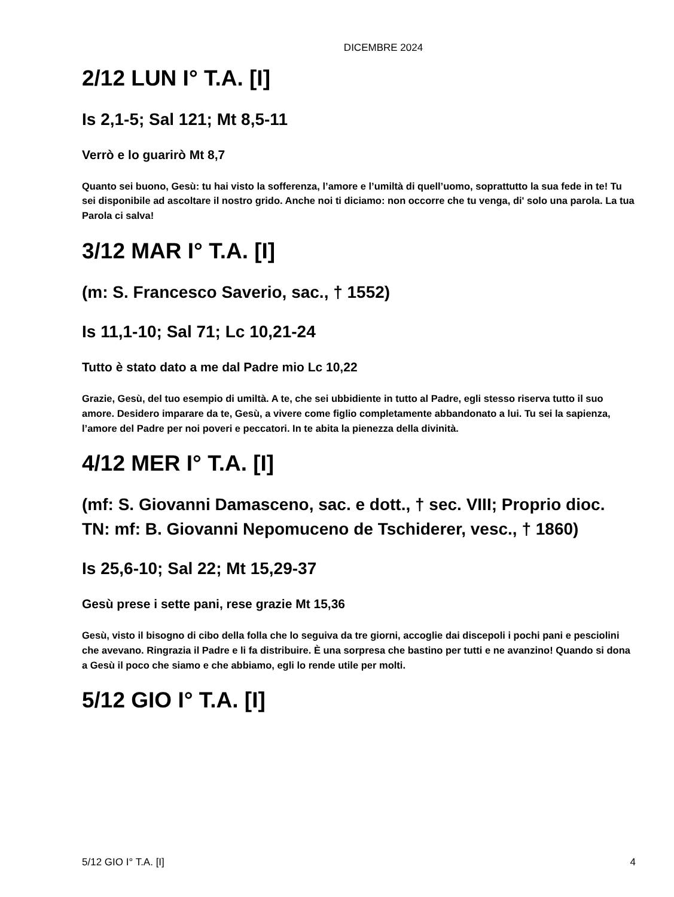DICEMBRE 2024
2/12 LUN I° T.A. [I]
Is 2,1-5; Sal 121; Mt 8,5-11
Verrò e lo guarirò Mt 8,7
Quanto sei buono, Gesù: tu hai visto la sofferenza, l’amore e l’umiltà di quell’uomo, soprattutto la sua fede in te! Tu sei disponibile ad ascoltare il nostro grido. Anche noi ti diciamo: non occorre che tu venga, di' solo una parola. La tua Parola ci salva!
3/12 MAR I° T.A. [I]
(m: S. Francesco Saverio, sac., † 1552)
Is 11,1-10; Sal 71; Lc 10,21-24
Tutto è stato dato a me dal Padre mio Lc 10,22
Grazie, Gesù, del tuo esempio di umiltà. A te, che sei ubbidiente in tutto al Padre, egli stesso riserva tutto il suo amore. Desidero imparare da te, Gesù, a vivere come figlio completamente abbandonato a lui. Tu sei la sapienza, l’amore del Padre per noi poveri e peccatori. In te abita la pienezza della divinità.
4/12 MER I° T.A. [I]
(mf: S. Giovanni Damasceno, sac. e dott., † sec. VIII; Proprio dioc. TN: mf: B. Giovanni Nepomuceno de Tschiderer, vesc., † 1860)
Is 25,6-10; Sal 22; Mt 15,29-37
Gesù prese i sette pani, rese grazie Mt 15,36
Gesù, visto il bisogno di cibo della folla che lo seguiva da tre giorni, accoglie dai discepoli i pochi pani e pesciolini che avevano. Ringrazia il Padre e li fa distribuire. È una sorpresa che bastino per tutti e ne avanzino! Quando si dona a Gesù il poco che siamo e che abbiamo, egli lo rende utile per molti.
5/12 GIO I° T.A. [I]
5/12 GIO I° T.A. [I] 4